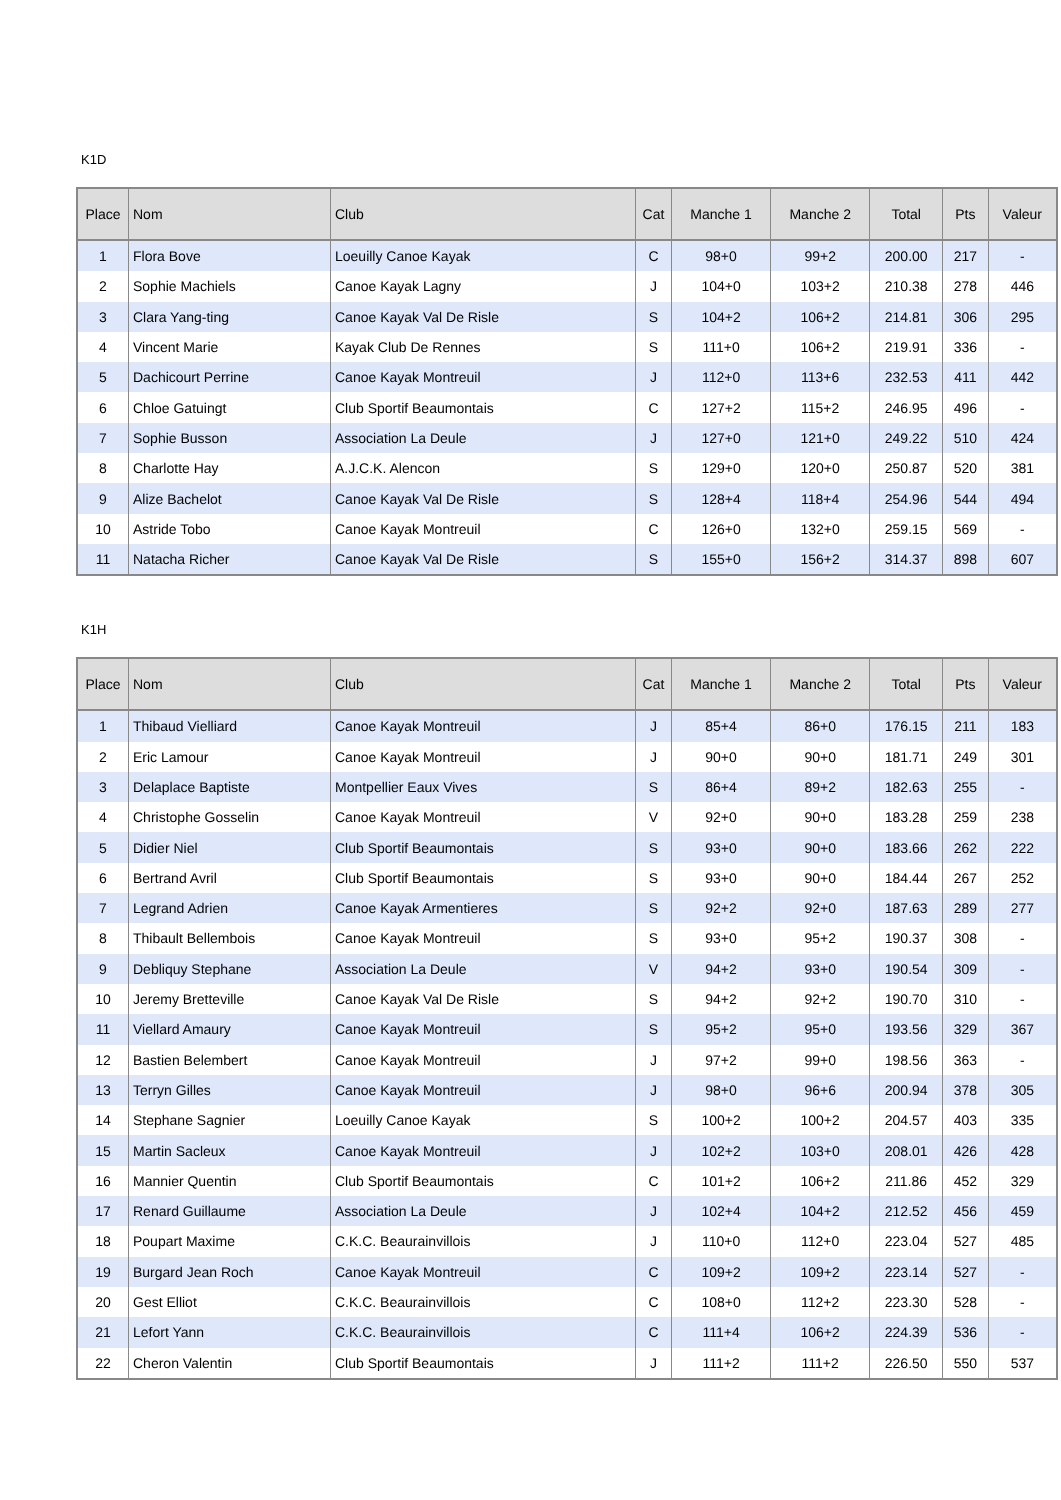K1D
| Place | Nom | Club | Cat | Manche 1 | Manche 2 | Total | Pts | Valeur |
| --- | --- | --- | --- | --- | --- | --- | --- | --- |
| 1 | Flora Bove | Loeuilly Canoe Kayak | C | 98+0 | 99+2 | 200.00 | 217 | - |
| 2 | Sophie Machiels | Canoe Kayak Lagny | J | 104+0 | 103+2 | 210.38 | 278 | 446 |
| 3 | Clara Yang-ting | Canoe Kayak Val De Risle | S | 104+2 | 106+2 | 214.81 | 306 | 295 |
| 4 | Vincent Marie | Kayak Club De Rennes | S | 111+0 | 106+2 | 219.91 | 336 | - |
| 5 | Dachicourt Perrine | Canoe Kayak Montreuil | J | 112+0 | 113+6 | 232.53 | 411 | 442 |
| 6 | Chloe Gatuingt | Club Sportif Beaumontais | C | 127+2 | 115+2 | 246.95 | 496 | - |
| 7 | Sophie Busson | Association La Deule | J | 127+0 | 121+0 | 249.22 | 510 | 424 |
| 8 | Charlotte Hay | A.J.C.K. Alencon | S | 129+0 | 120+0 | 250.87 | 520 | 381 |
| 9 | Alize Bachelot | Canoe Kayak Val De Risle | S | 128+4 | 118+4 | 254.96 | 544 | 494 |
| 10 | Astride Tobo | Canoe Kayak Montreuil | C | 126+0 | 132+0 | 259.15 | 569 | - |
| 11 | Natacha Richer | Canoe Kayak Val De Risle | S | 155+0 | 156+2 | 314.37 | 898 | 607 |
K1H
| Place | Nom | Club | Cat | Manche 1 | Manche 2 | Total | Pts | Valeur |
| --- | --- | --- | --- | --- | --- | --- | --- | --- |
| 1 | Thibaud Vielliard | Canoe Kayak Montreuil | J | 85+4 | 86+0 | 176.15 | 211 | 183 |
| 2 | Eric Lamour | Canoe Kayak Montreuil | J | 90+0 | 90+0 | 181.71 | 249 | 301 |
| 3 | Delaplace Baptiste | Montpellier Eaux Vives | S | 86+4 | 89+2 | 182.63 | 255 | - |
| 4 | Christophe Gosselin | Canoe Kayak Montreuil | V | 92+0 | 90+0 | 183.28 | 259 | 238 |
| 5 | Didier Niel | Club Sportif Beaumontais | S | 93+0 | 90+0 | 183.66 | 262 | 222 |
| 6 | Bertrand Avril | Club Sportif Beaumontais | S | 93+0 | 90+0 | 184.44 | 267 | 252 |
| 7 | Legrand Adrien | Canoe Kayak Armentieres | S | 92+2 | 92+0 | 187.63 | 289 | 277 |
| 8 | Thibault Bellembois | Canoe Kayak Montreuil | S | 93+0 | 95+2 | 190.37 | 308 | - |
| 9 | Debliquy Stephane | Association La Deule | V | 94+2 | 93+0 | 190.54 | 309 | - |
| 10 | Jeremy Bretteville | Canoe Kayak Val De Risle | S | 94+2 | 92+2 | 190.70 | 310 | - |
| 11 | Viellard Amaury | Canoe Kayak Montreuil | S | 95+2 | 95+0 | 193.56 | 329 | 367 |
| 12 | Bastien Belembert | Canoe Kayak Montreuil | J | 97+2 | 99+0 | 198.56 | 363 | - |
| 13 | Terryn Gilles | Canoe Kayak Montreuil | J | 98+0 | 96+6 | 200.94 | 378 | 305 |
| 14 | Stephane Sagnier | Loeuilly Canoe Kayak | S | 100+2 | 100+2 | 204.57 | 403 | 335 |
| 15 | Martin Sacleux | Canoe Kayak Montreuil | J | 102+2 | 103+0 | 208.01 | 426 | 428 |
| 16 | Mannier Quentin | Club Sportif Beaumontais | C | 101+2 | 106+2 | 211.86 | 452 | 329 |
| 17 | Renard Guillaume | Association La Deule | J | 102+4 | 104+2 | 212.52 | 456 | 459 |
| 18 | Poupart Maxime | C.K.C. Beaurainvillois | J | 110+0 | 112+0 | 223.04 | 527 | 485 |
| 19 | Burgard Jean Roch | Canoe Kayak Montreuil | C | 109+2 | 109+2 | 223.14 | 527 | - |
| 20 | Gest Elliot | C.K.C. Beaurainvillois | C | 108+0 | 112+2 | 223.30 | 528 | - |
| 21 | Lefort Yann | C.K.C. Beaurainvillois | C | 111+4 | 106+2 | 224.39 | 536 | - |
| 22 | Cheron Valentin | Club Sportif Beaumontais | J | 111+2 | 111+2 | 226.50 | 550 | 537 |